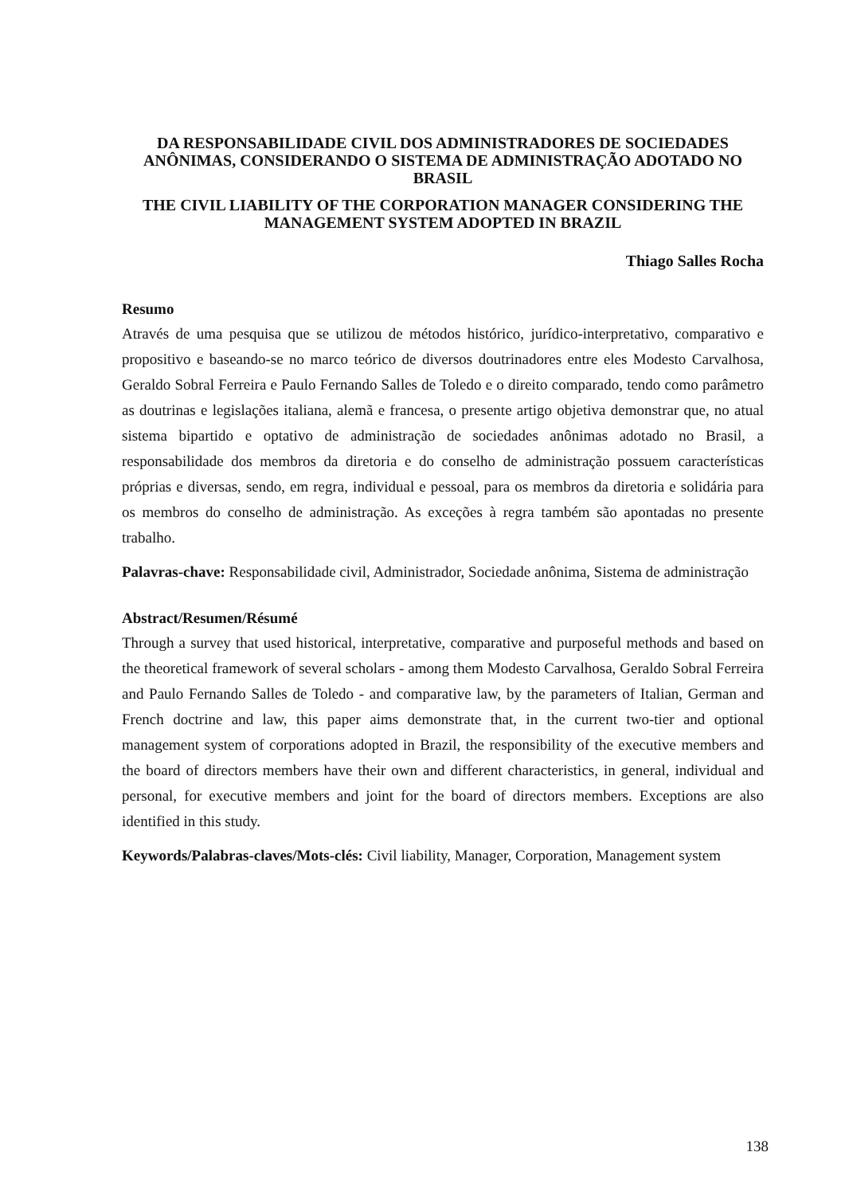DA RESPONSABILIDADE CIVIL DOS ADMINISTRADORES DE SOCIEDADES ANÔNIMAS, CONSIDERANDO O SISTEMA DE ADMINISTRAÇÃO ADOTADO NO BRASIL
THE CIVIL LIABILITY OF THE CORPORATION MANAGER CONSIDERING THE MANAGEMENT SYSTEM ADOPTED IN BRAZIL
Thiago Salles Rocha
Resumo
Através de uma pesquisa que se utilizou de métodos histórico, jurídico-interpretativo, comparativo e propositivo e baseando-se no marco teórico de diversos doutrinadores entre eles Modesto Carvalhosa, Geraldo Sobral Ferreira e Paulo Fernando Salles de Toledo e o direito comparado, tendo como parâmetro as doutrinas e legislações italiana, alemã e francesa, o presente artigo objetiva demonstrar que, no atual sistema bipartido e optativo de administração de sociedades anônimas adotado no Brasil, a responsabilidade dos membros da diretoria e do conselho de administração possuem características próprias e diversas, sendo, em regra, individual e pessoal, para os membros da diretoria e solidária para os membros do conselho de administração. As exceções à regra também são apontadas no presente trabalho.
Palavras-chave: Responsabilidade civil, Administrador, Sociedade anônima, Sistema de administração
Abstract/Resumen/Résumé
Through a survey that used historical, interpretative, comparative and purposeful methods and based on the theoretical framework of several scholars - among them Modesto Carvalhosa, Geraldo Sobral Ferreira and Paulo Fernando Salles de Toledo - and comparative law, by the parameters of Italian, German and French doctrine and law, this paper aims demonstrate that, in the current two-tier and optional management system of corporations adopted in Brazil, the responsibility of the executive members and the board of directors members have their own and different characteristics, in general, individual and personal, for executive members and joint for the board of directors members. Exceptions are also identified in this study.
Keywords/Palabras-claves/Mots-clés: Civil liability, Manager, Corporation, Management system
138